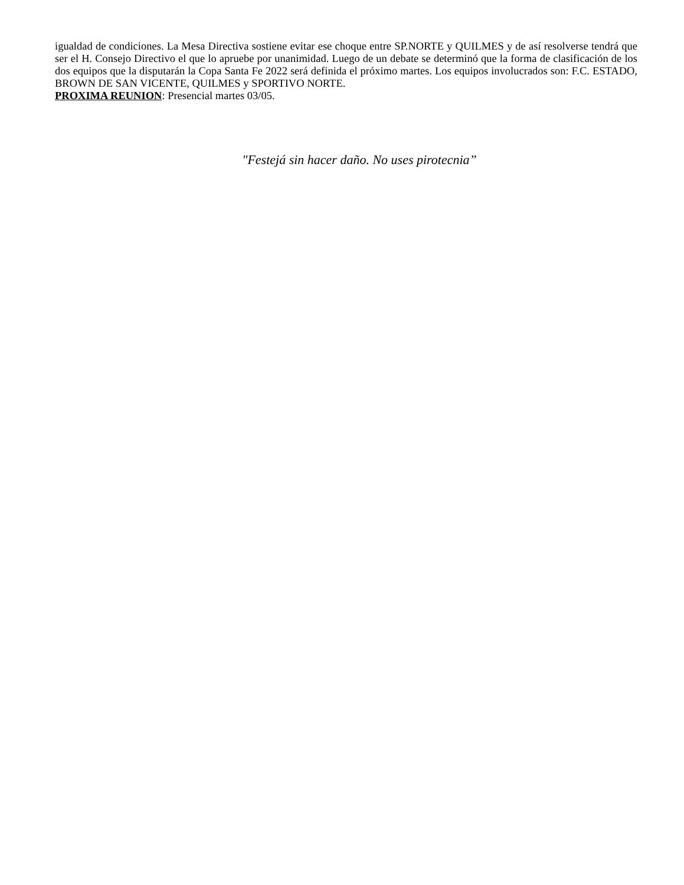igualdad de condiciones. La Mesa Directiva sostiene evitar ese choque entre SP.NORTE y QUILMES y de así resolverse tendrá que ser el H. Consejo Directivo el que lo apruebe por unanimidad. Luego de un debate se determinó que la forma de clasificación de los dos equipos que la disputarán la Copa Santa Fe 2022 será definida el próximo martes. Los equipos involucrados son: F.C. ESTADO, BROWN DE SAN VICENTE, QUILMES y SPORTIVO NORTE.
PROXIMA REUNION: Presencial martes 03/05.
"Festejá sin hacer daño. No uses pirotecnia”